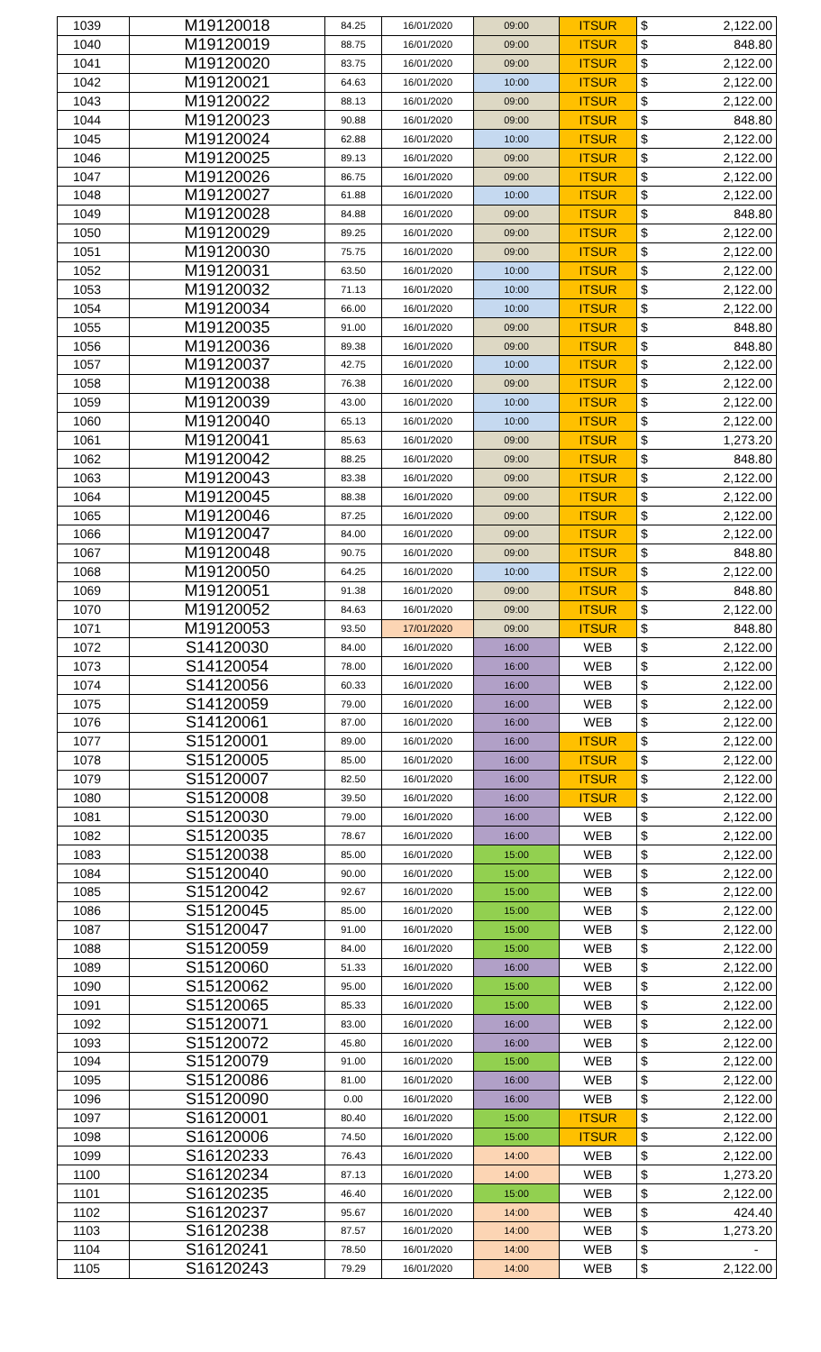| 1039 | M19120018 | 84.25 | 16/01/2020 | 09:00 | ITSUR | $ | 2,122.00 |
| 1040 | M19120019 | 88.75 | 16/01/2020 | 09:00 | ITSUR | $ | 848.80 |
| 1041 | M19120020 | 83.75 | 16/01/2020 | 09:00 | ITSUR | $ | 2,122.00 |
| 1042 | M19120021 | 64.63 | 16/01/2020 | 10:00 | ITSUR | $ | 2,122.00 |
| 1043 | M19120022 | 88.13 | 16/01/2020 | 09:00 | ITSUR | $ | 2,122.00 |
| 1044 | M19120023 | 90.88 | 16/01/2020 | 09:00 | ITSUR | $ | 848.80 |
| 1045 | M19120024 | 62.88 | 16/01/2020 | 10:00 | ITSUR | $ | 2,122.00 |
| 1046 | M19120025 | 89.13 | 16/01/2020 | 09:00 | ITSUR | $ | 2,122.00 |
| 1047 | M19120026 | 86.75 | 16/01/2020 | 09:00 | ITSUR | $ | 2,122.00 |
| 1048 | M19120027 | 61.88 | 16/01/2020 | 10:00 | ITSUR | $ | 2,122.00 |
| 1049 | M19120028 | 84.88 | 16/01/2020 | 09:00 | ITSUR | $ | 848.80 |
| 1050 | M19120029 | 89.25 | 16/01/2020 | 09:00 | ITSUR | $ | 2,122.00 |
| 1051 | M19120030 | 75.75 | 16/01/2020 | 09:00 | ITSUR | $ | 2,122.00 |
| 1052 | M19120031 | 63.50 | 16/01/2020 | 10:00 | ITSUR | $ | 2,122.00 |
| 1053 | M19120032 | 71.13 | 16/01/2020 | 10:00 | ITSUR | $ | 2,122.00 |
| 1054 | M19120034 | 66.00 | 16/01/2020 | 10:00 | ITSUR | $ | 2,122.00 |
| 1055 | M19120035 | 91.00 | 16/01/2020 | 09:00 | ITSUR | $ | 848.80 |
| 1056 | M19120036 | 89.38 | 16/01/2020 | 09:00 | ITSUR | $ | 848.80 |
| 1057 | M19120037 | 42.75 | 16/01/2020 | 10:00 | ITSUR | $ | 2,122.00 |
| 1058 | M19120038 | 76.38 | 16/01/2020 | 09:00 | ITSUR | $ | 2,122.00 |
| 1059 | M19120039 | 43.00 | 16/01/2020 | 10:00 | ITSUR | $ | 2,122.00 |
| 1060 | M19120040 | 65.13 | 16/01/2020 | 10:00 | ITSUR | $ | 2,122.00 |
| 1061 | M19120041 | 85.63 | 16/01/2020 | 09:00 | ITSUR | $ | 1,273.20 |
| 1062 | M19120042 | 88.25 | 16/01/2020 | 09:00 | ITSUR | $ | 848.80 |
| 1063 | M19120043 | 83.38 | 16/01/2020 | 09:00 | ITSUR | $ | 2,122.00 |
| 1064 | M19120045 | 88.38 | 16/01/2020 | 09:00 | ITSUR | $ | 2,122.00 |
| 1065 | M19120046 | 87.25 | 16/01/2020 | 09:00 | ITSUR | $ | 2,122.00 |
| 1066 | M19120047 | 84.00 | 16/01/2020 | 09:00 | ITSUR | $ | 2,122.00 |
| 1067 | M19120048 | 90.75 | 16/01/2020 | 09:00 | ITSUR | $ | 848.80 |
| 1068 | M19120050 | 64.25 | 16/01/2020 | 10:00 | ITSUR | $ | 2,122.00 |
| 1069 | M19120051 | 91.38 | 16/01/2020 | 09:00 | ITSUR | $ | 848.80 |
| 1070 | M19120052 | 84.63 | 16/01/2020 | 09:00 | ITSUR | $ | 2,122.00 |
| 1071 | M19120053 | 93.50 | 17/01/2020 | 09:00 | ITSUR | $ | 848.80 |
| 1072 | S14120030 | 84.00 | 16/01/2020 | 16:00 | WEB | $ | 2,122.00 |
| 1073 | S14120054 | 78.00 | 16/01/2020 | 16:00 | WEB | $ | 2,122.00 |
| 1074 | S14120056 | 60.33 | 16/01/2020 | 16:00 | WEB | $ | 2,122.00 |
| 1075 | S14120059 | 79.00 | 16/01/2020 | 16:00 | WEB | $ | 2,122.00 |
| 1076 | S14120061 | 87.00 | 16/01/2020 | 16:00 | WEB | $ | 2,122.00 |
| 1077 | S15120001 | 89.00 | 16/01/2020 | 16:00 | ITSUR | $ | 2,122.00 |
| 1078 | S15120005 | 85.00 | 16/01/2020 | 16:00 | ITSUR | $ | 2,122.00 |
| 1079 | S15120007 | 82.50 | 16/01/2020 | 16:00 | ITSUR | $ | 2,122.00 |
| 1080 | S15120008 | 39.50 | 16/01/2020 | 16:00 | ITSUR | $ | 2,122.00 |
| 1081 | S15120030 | 79.00 | 16/01/2020 | 16:00 | WEB | $ | 2,122.00 |
| 1082 | S15120035 | 78.67 | 16/01/2020 | 16:00 | WEB | $ | 2,122.00 |
| 1083 | S15120038 | 85.00 | 16/01/2020 | 15:00 | WEB | $ | 2,122.00 |
| 1084 | S15120040 | 90.00 | 16/01/2020 | 15:00 | WEB | $ | 2,122.00 |
| 1085 | S15120042 | 92.67 | 16/01/2020 | 15:00 | WEB | $ | 2,122.00 |
| 1086 | S15120045 | 85.00 | 16/01/2020 | 15:00 | WEB | $ | 2,122.00 |
| 1087 | S15120047 | 91.00 | 16/01/2020 | 15:00 | WEB | $ | 2,122.00 |
| 1088 | S15120059 | 84.00 | 16/01/2020 | 15:00 | WEB | $ | 2,122.00 |
| 1089 | S15120060 | 51.33 | 16/01/2020 | 16:00 | WEB | $ | 2,122.00 |
| 1090 | S15120062 | 95.00 | 16/01/2020 | 15:00 | WEB | $ | 2,122.00 |
| 1091 | S15120065 | 85.33 | 16/01/2020 | 15:00 | WEB | $ | 2,122.00 |
| 1092 | S15120071 | 83.00 | 16/01/2020 | 16:00 | WEB | $ | 2,122.00 |
| 1093 | S15120072 | 45.80 | 16/01/2020 | 16:00 | WEB | $ | 2,122.00 |
| 1094 | S15120079 | 91.00 | 16/01/2020 | 15:00 | WEB | $ | 2,122.00 |
| 1095 | S15120086 | 81.00 | 16/01/2020 | 16:00 | WEB | $ | 2,122.00 |
| 1096 | S15120090 | 0.00 | 16/01/2020 | 16:00 | WEB | $ | 2,122.00 |
| 1097 | S16120001 | 80.40 | 16/01/2020 | 15:00 | ITSUR | $ | 2,122.00 |
| 1098 | S16120006 | 74.50 | 16/01/2020 | 15:00 | ITSUR | $ | 2,122.00 |
| 1099 | S16120233 | 76.43 | 16/01/2020 | 14:00 | WEB | $ | 2,122.00 |
| 1100 | S16120234 | 87.13 | 16/01/2020 | 14:00 | WEB | $ | 1,273.20 |
| 1101 | S16120235 | 46.40 | 16/01/2020 | 15:00 | WEB | $ | 2,122.00 |
| 1102 | S16120237 | 95.67 | 16/01/2020 | 14:00 | WEB | $ | 424.40 |
| 1103 | S16120238 | 87.57 | 16/01/2020 | 14:00 | WEB | $ | 1,273.20 |
| 1104 | S16120241 | 78.50 | 16/01/2020 | 14:00 | WEB | $ | - |
| 1105 | S16120243 | 79.29 | 16/01/2020 | 14:00 | WEB | $ | 2,122.00 |